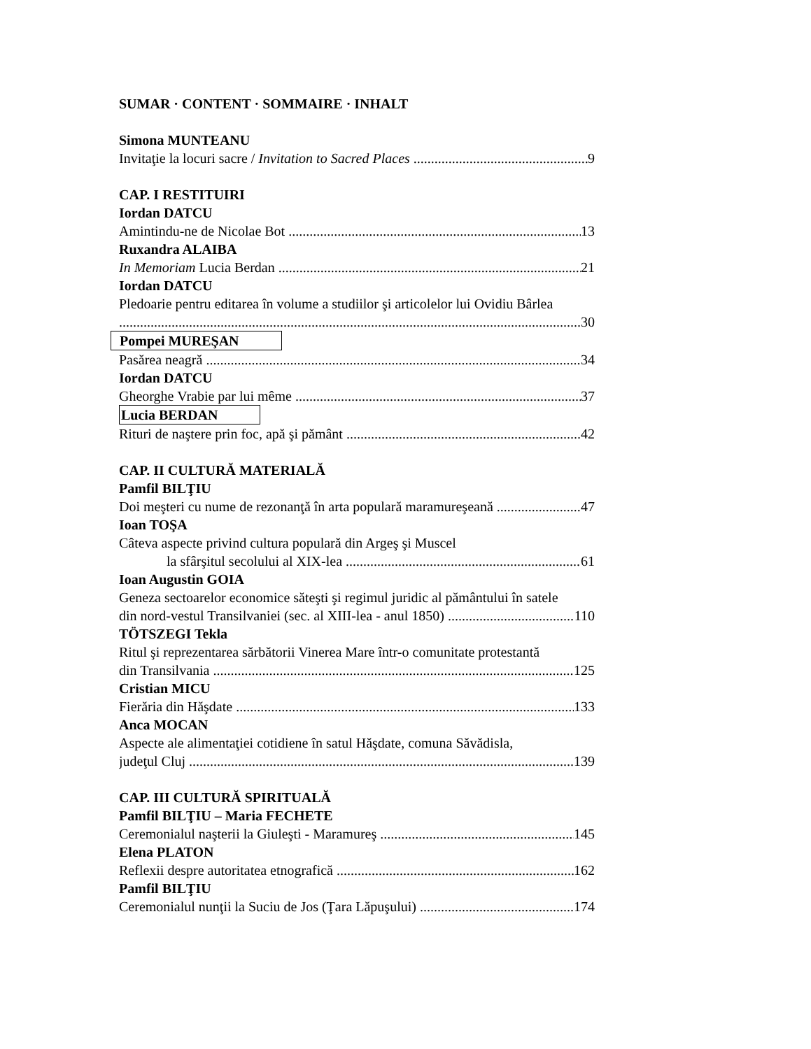SUMAR · CONTENT · SOMMAIRE · INHALT
Simona MUNTEANU
Invitaţie la locuri sacre / Invitation to Sacred Places 9
CAP. I RESTITUIRI
Iordan DATCU
Amintindu-ne de Nicolae Bot 13
Ruxandra ALAIBA
In Memoriam Lucia Berdan 21
Iordan DATCU
Pledoarie pentru editarea în volume a studiilor şi articolelor lui Ovidiu Bârlea
30
Pompei MUREŞAN
Pasărea neagră 34
Iordan DATCU
Gheorghe Vrabie par lui même 37
Lucia BERDAN
Rituri de naştere prin foc, apă şi pământ 42
CAP. II CULTURĂ MATERIALĂ
Pamfil BILŢIU
Doi meşteri cu nume de rezonanţă în arta populară maramureşeană 47
Ioan TOŞA
Câteva aspecte privind cultura populară din Argeş şi Muscel
la sfârşitul secolului al XIX-lea 61
Ioan Augustin GOIA
Geneza sectoarelor economice săteşti şi regimul juridic al pământului în satele
din nord-vestul Transilvaniei (sec. al XIII-lea - anul 1850) 110
TÖTSZEGI Tekla
Ritul şi reprezentarea sărbătorii Vinerea Mare într-o comunitate protestantă
din Transilvania 125
Cristian MICU
Fierăria din Hăşdate 133
Anca MOCAN
Aspecte ale alimentaţiei cotidiene în satul Hăşdate, comuna Săvădisla,
judeţul Cluj 139
CAP. III CULTURĂ SPIRITUALĂ
Pamfil BILŢIU – Maria FECHETE
Ceremonialul naşterii la Giuleşti - Maramureş 145
Elena PLATON
Reflexii despre autoritatea etnografică 162
Pamfil BILŢIU
Ceremonialul nunţii la Suciu de Jos (Ţara Lăpuşului) 174